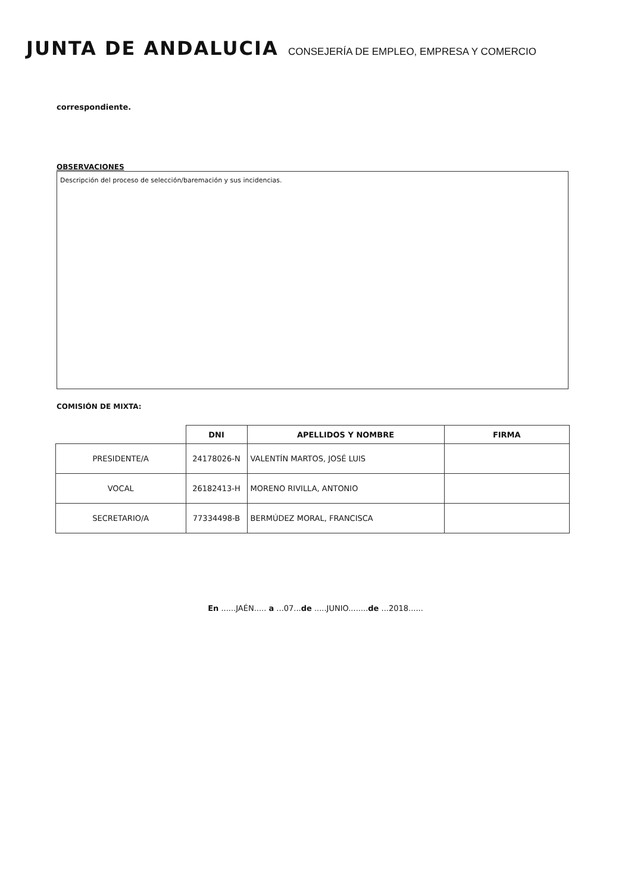JUNTA DE ANDALUCIA
CONSEJERÍA DE EMPLEO, EMPRESA Y COMERCIO
correspondiente.
OBSERVACIONES
Descripción del proceso de selección/baremación y sus incidencias.
COMISIÓN DE MIXTA:
| | DNI | APELLIDOS Y NOMBRE | FIRMA |
| --- | --- | --- | --- |
| PRESIDENTE/A | 24178026-N | VALENTÍN MARTOS, JOSÉ LUIS | |
| VOCAL | 26182413-H | MORENO RIVILLA, ANTONIO | |
| SECRETARIO/A | 77334498-B | BERMÚDEZ MORAL, FRANCISCA | |
En ......JAÉN..... a ...07...de .....JUNIO........de ...2018......